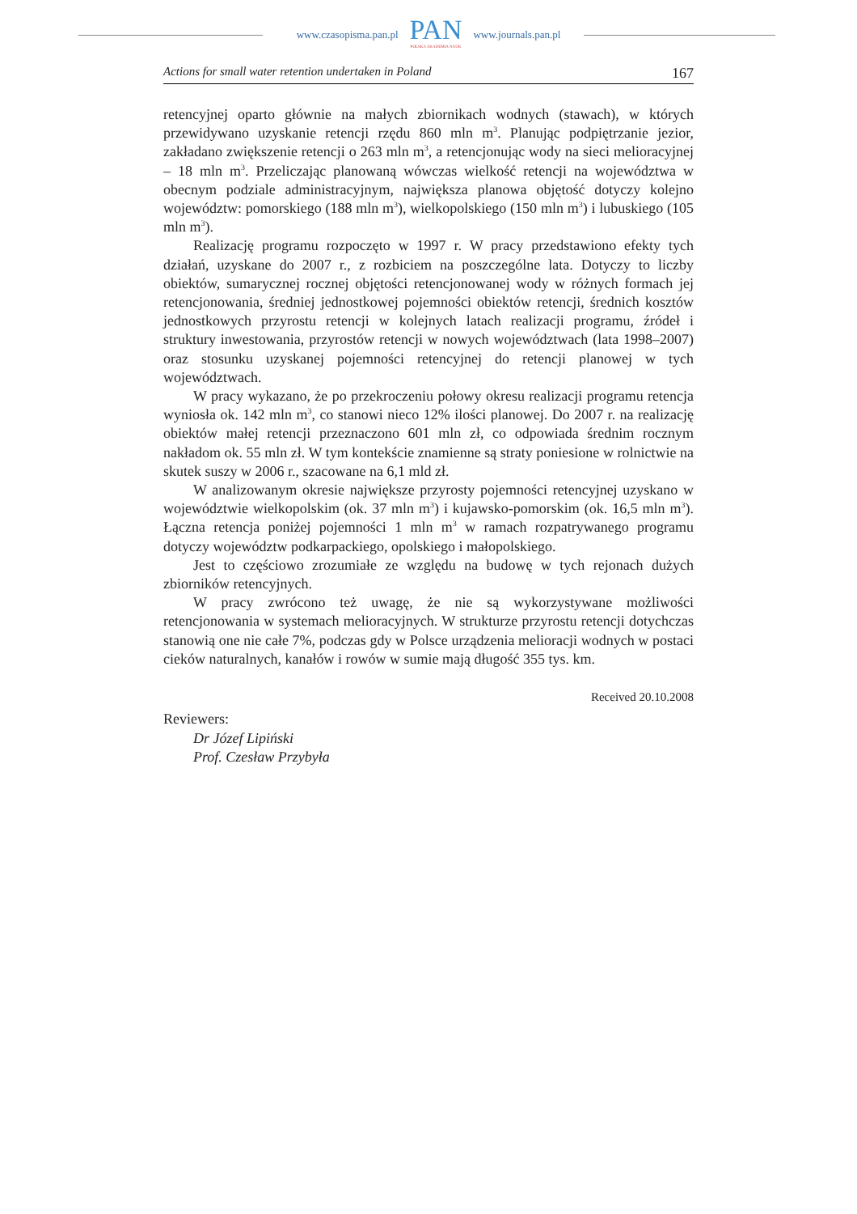www.czasopisma.pan.pl
PAN
POLSKA AKADEMIA NAUK
www.journals.pan.pl
Actions for small water retention undertaken in Poland 167
retencyjnej oparto głównie na małych zbiornikach wodnych (stawach), w których przewidywano uzyskanie retencji rzędu 860 mln m<sup>3</sup>. Planując podpiętrzanie jezior, zakładano zwiększenie retencji o 263 mln m<sup>3</sup>, a retencjonując wody na sieci melioracyjnej – 18 mln m<sup>3</sup>. Przeliczając planowaną wówczas wielkość retencji na województwa w obecnym podziale administracyjnym, największa planowa objętość dotyczy kolejno województw: pomorskiego (188 mln m<sup>3</sup>), wielkopolskiego (150 mln m<sup>3</sup>) i lubuskiego (105 mln m<sup>3</sup>).
Realizację programu rozpoczęto w 1997 r. W pracy przedstawiono efekty tych działań, uzyskane do 2007 r., z rozbiciem na poszczególne lata. Dotyczy to liczby obiektów, sumarycznej rocznej objętości retencjonowanej wody w różnych formach jej retencjonowania, średniej jednostkowej pojemności obiektów retencji, średnich kosztów jednostkowych przyrostu retencji w kolejnych latach realizacji programu, źródeł i struktury inwestowania, przyrostów retencji w nowych województwach (lata 1998–2007) oraz stosunku uzyskanej pojemności retencyjnej do retencji planowej w tych województwach.
W pracy wykazano, że po przekroczeniu połowy okresu realizacji programu retencja wyniosła ok. 142 mln m<sup>3</sup>, co stanowi nieco 12% ilości planowej. Do 2007 r. na realizację obiektów małej retencji przeznaczono 601 mln zł, co odpowiada średnim rocznym nakładom ok. 55 mln zł. W tym kontekście znamienne są straty poniesione w rolnictwie na skutek suszy w 2006 r., szacowane na 6,1 mld zł.
W analizowanym okresie największe przyrosty pojemności retencyjnej uzyskano w województwie wielkopolskim (ok. 37 mln m<sup>3</sup>) i kujawsko-pomorskim (ok. 16,5 mln m<sup>3</sup>). Łączna retencja poniżej pojemności 1 mln m<sup>3</sup> w ramach rozpatrywanego programu dotyczy województw podkarpackiego, opolskiego i małopolskiego.
Jest to częściowo zrozumiałe ze względu na budowę w tych rejonach dużych zbiorników retencyjnych.
W pracy zwrócono też uwagę, że nie są wykorzystywane możliwości retencjonowania w systemach melioracyjnych. W strukturze przyrostu retencji dotychczas stanowią one nie całe 7%, podczas gdy w Polsce urządzenia melioracji wodnych w postaci cieków naturalnych, kanałów i rowów w sumie mają długość 355 tys. km.
Received 20.10.2008
Reviewers:
Dr Józef Lipiński
Prof. Czesław Przybyła